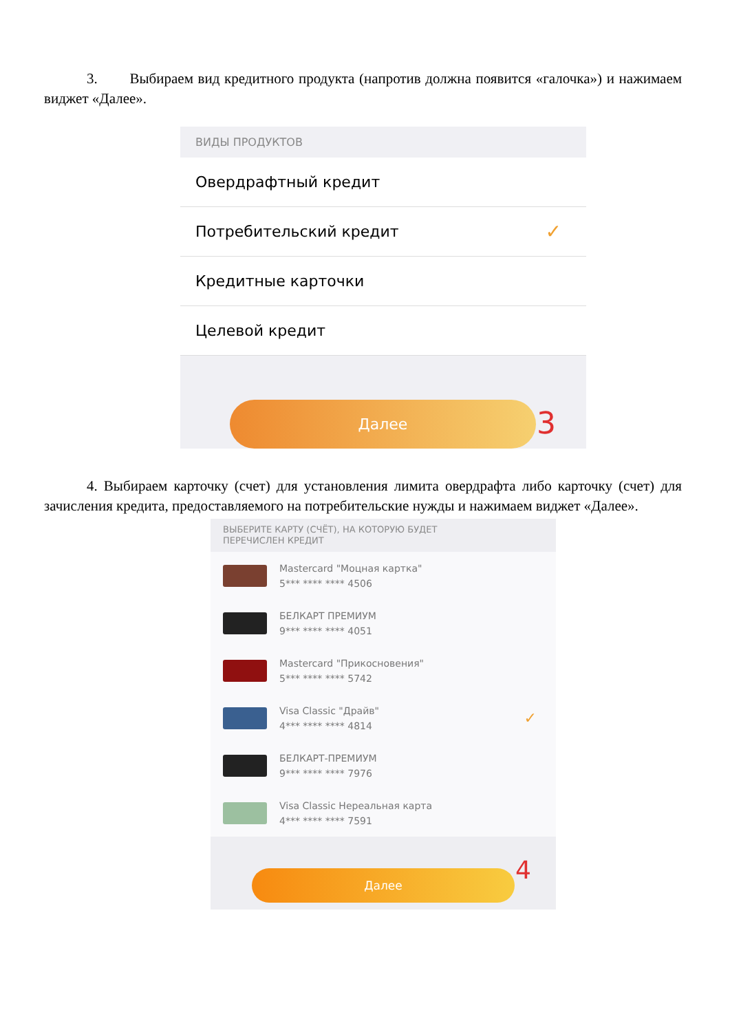3. Выбираем вид кредитного продукта (напротив должна появится «галочка») и нажимаем виджет «Далее».
ВИДЫ ПРОДУКТОВ
Овердрафтный кредит
Потребительский кредит ✓
Кредитные карточки
Целевой кредит
Далее 3
4. Выбираем карточку (счет) для установления лимита овердрафта либо карточку (счет) для зачисления кредита, предоставляемого на потребительские нужды и нажимаем виджет «Далее».
ВЫБЕРИТЕ КАРТУ (СЧЁТ), НА КОТОРУЮ БУДЕТ
ПЕРЕЧИСЛЕН КРЕДИТ
Mastercard "Моцная картка"
5*** **** **** 4506
БЕЛКАРТ ПРЕМИУМ
9*** **** **** 4051
Mastercard "Прикосновения"
5*** **** **** 5742
Visa Classic "Драйв"
4*** **** **** 4814
✓
БЕЛКАРТ-ПРЕМИУМ
9*** **** **** 7976
Visa Classic Нереальная карта
4*** **** **** 7591
Далее 4